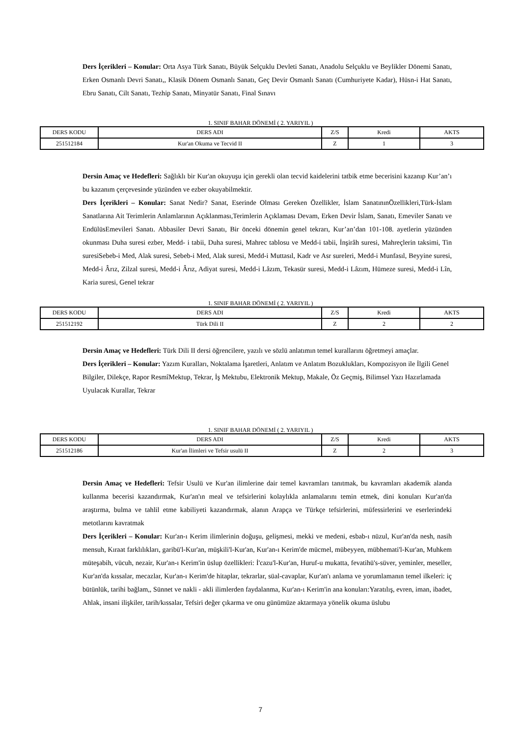Ders İçerikleri – Konular: Orta Asya Türk Sanatı, Büyük Selçuklu Devleti Sanatı, Anadolu Selçuklu ve Beylikler Dönemi Sanatı, Erken Osmanlı Devri Sanatı,, Klasik Dönem Osmanlı Sanatı, Geç Devir Osmanlı Sanatı (Cumhuriyete Kadar), Hüsn-i Hat Sanatı, Ebru Sanatı, Cilt Sanatı, Tezhip Sanatı, Minyatür Sanatı, Final Sınavı
1. SINIF BAHAR DÖNEMİ ( 2. YARIYIL )
| DERS KODU | DERS ADI | Z/S | Kredi | AKTS |
| --- | --- | --- | --- | --- |
| 251512184 | Kur'an Okuma ve Tecvid II | Z | 1 | 3 |
Dersin Amaç ve Hedefleri: Sağlıklı bir Kur'an okuyuşu için gerekli olan tecvid kaidelerini tatbik etme becerisini kazanıp Kur’an’ı bu kazanım çerçevesinde yüzünden ve ezber okuyabilmektir.
Ders İçerikleri – Konular: Sanat Nedir? Sanat, Eserinde Olması Gereken Özellikler, İslam SanatınınÖzellikleri,Türk-İslam Sanatlarına Ait Terimlerin Anlamlarının Açıklanması,Terimlerin Açıklaması Devam, Erken Devir İslam, Sanatı, Emeviler Sanatı ve EndülüsEmevileri Sanatı. Abbasiler Devri Sanatı, Bir önceki dönemin genel tekrarı, Kur’an’dan 101-108. ayetlerin yüzünden okunması Duha suresi ezber, Medd- i tabii, Duha suresi, Mahrec tablosu ve Medd-i tabii, İnşirâh suresi, Mahreçlerin taksimi, Tin suresiSebeb-i Med, Alak suresi, Sebeb-i Med, Alak suresi, Medd-i Muttasıl, Kadr ve Asr sureleri, Medd-i Munfasıl, Beyyine suresi, Medd-i Ârız, Zilzal suresi, Medd-i Ârız, Adiyat suresi, Medd-i Lâzım, Tekasür suresi, Medd-i Lâzım, Hümeze suresi, Medd-i Lîn, Karia suresi, Genel tekrar
1. SINIF BAHAR DÖNEMİ ( 2. YARIYIL )
| DERS KODU | DERS ADI | Z/S | Kredi | AKTS |
| --- | --- | --- | --- | --- |
| 251512192 | Türk Dili II | Z | 2 | 2 |
Dersin Amaç ve Hedefleri: Türk Dili II dersi öğrencilere, yazılı ve sözlü anlatımın temel kurallarını öğretmeyi amaçlar.
Ders İçerikleri – Konular: Yazım Kuralları, Noktalama İşaretleri, Anlatım ve Anlatım Bozuklukları, Kompozisyon ile İlgili Genel Bilgiler, Dilekçe, Rapor ResmîMektup, Tekrar, İş Mektubu, Elektronik Mektup, Makale, Öz Geçmiş, Bilimsel Yazı Hazırlamada Uyulacak Kurallar, Tekrar
1. SINIF BAHAR DÖNEMİ ( 2. YARIYIL )
| DERS KODU | DERS ADI | Z/S | Kredi | AKTS |
| --- | --- | --- | --- | --- |
| 251512186 | Kur'an İlimleri ve Tefsir usulü II | Z | 2 | 3 |
Dersin Amaç ve Hedefleri: Tefsir Usulü ve Kur'an ilimlerine dair temel kavramları tanıtmak, bu kavramları akademik alanda kullanma becerisi kazandırmak, Kur'an'ın meal ve tefsirlerini kolaylıkla anlamalarını temin etmek, dini konuları Kur'an'da araştırma, bulma ve tahlil etme kabiliyeti kazandırmak, alanın Arapça ve Türkçe tefsirlerini, müfessirlerini ve eserlerindeki metotlarını kavratmak
Ders İçerikleri – Konular: Kur'an-ı Kerim ilimlerinin doğuşu, gelişmesi, mekki ve medeni, esbab-ı nüzul, Kur'an'da nesh, nasih mensuh, Kıraat farklılıkları, garibü'l-Kur'an, müşkili'l-Kur'an, Kur'an-ı Kerim'de mücmel, mübeyyen, mübhemati'l-Kur'an, Muhkem müteşabih, vücuh, nezair, Kur'an-ı Kerim'in üslup özellikleri: İ'cazu'l-Kur'an, Huruf-u mukatta, fevatihü's-süver, yeminler, meseller, Kur'an'da kıssalar, mecazlar, Kur'an-ı Kerim'de hitaplar, tekrarlar, süal-cavaplar, Kur'an'ı anlama ve yorumlamanın temel ilkeleri: iç bütünlük, tarihi bağlam,, Sünnet ve nakli - akli ilimlerden faydalanma, Kur'an-ı Kerim'in ana konuları:Yaratılış, evren, iman, ibadet, Ahlak, insani ilişkiler, tarih/kıssalar, Tefsiri değer çıkarma ve onu günümüze aktarmaya yönelik okuma üslubu
7